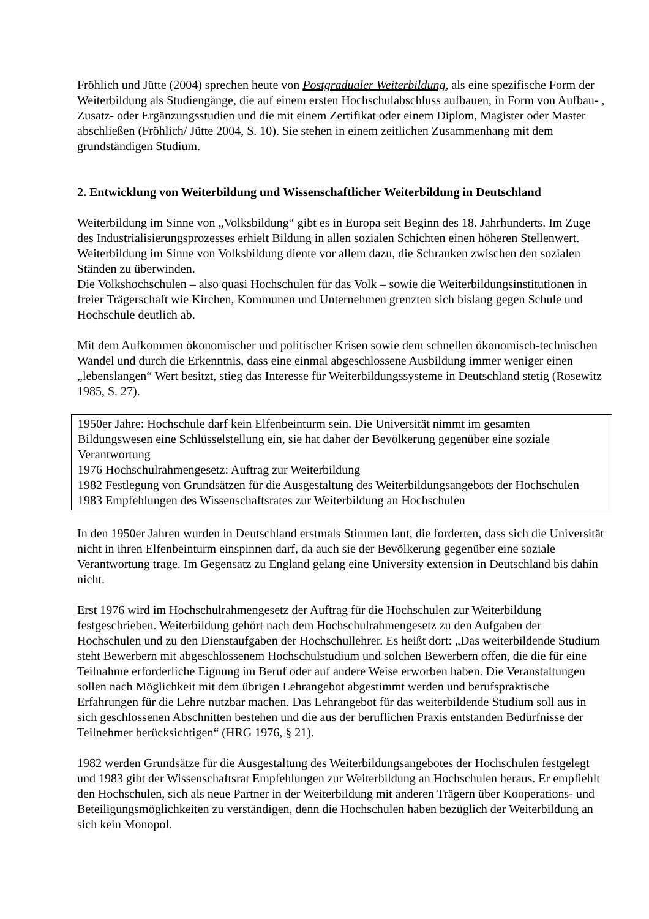Fröhlich und Jütte (2004) sprechen heute von Postgradualer Weiterbildung, als eine spezifische Form der Weiterbildung als Studiengänge, die auf einem ersten Hochschulabschluss aufbauen, in Form von Aufbau- , Zusatz- oder Ergänzungsstudien und die mit einem Zertifikat oder einem Diplom, Magister oder Master abschließen (Fröhlich/ Jütte 2004, S. 10). Sie stehen in einem zeitlichen Zusammenhang mit dem grundständigen Studium.
2. Entwicklung von Weiterbildung und Wissenschaftlicher Weiterbildung in Deutschland
Weiterbildung im Sinne von „Volksbildung“ gibt es in Europa seit Beginn des 18. Jahrhunderts. Im Zuge des Industrialisierungsprozesses erhielt Bildung in allen sozialen Schichten einen höheren Stellenwert. Weiterbildung im Sinne von Volksbildung diente vor allem dazu, die Schranken zwischen den sozialen Ständen zu überwinden.
Die Volkshochschulen – also quasi Hochschulen für das Volk – sowie die Weiterbildungsinstitutionen in freier Trägerschaft wie Kirchen, Kommunen und Unternehmen grenzten sich bislang gegen Schule und Hochschule deutlich ab.
Mit dem Aufkommen ökonomischer und politischer Krisen sowie dem schnellen ökonomisch-technischen Wandel und durch die Erkenntnis, dass eine einmal abgeschlossene Ausbildung immer weniger einen „lebenslangen“ Wert besitzt, stieg das Interesse für Weiterbildungssysteme in Deutschland stetig (Rosewitz 1985, S. 27).
1950er Jahre: Hochschule darf kein Elfenbeinturm sein. Die Universität nimmt im gesamten Bildungswesen eine Schlüsselstellung ein, sie hat daher der Bevölkerung gegenüber eine soziale Verantwortung
1976 Hochschulrahmengesetz: Auftrag zur Weiterbildung
1982 Festlegung von Grundsätzen für die Ausgestaltung des Weiterbildungsangebots der Hochschulen
1983 Empfehlungen des Wissenschaftsrates zur Weiterbildung an Hochschulen
In den 1950er Jahren wurden in Deutschland erstmals Stimmen laut, die forderten, dass sich die Universität nicht in ihren Elfenbeinturm einspinnen darf, da auch sie der Bevölkerung gegenüber eine soziale Verantwortung trage. Im Gegensatz zu England gelang eine University extension in Deutschland bis dahin nicht.
Erst 1976 wird im Hochschulrahmengesetz der Auftrag für die Hochschulen zur Weiterbildung festgeschrieben. Weiterbildung gehört nach dem Hochschulrahmengesetz zu den Aufgaben der Hochschulen und zu den Dienstaufgaben der Hochschullehrer. Es heißt dort: „Das weiterbildende Studium steht Bewerbern mit abgeschlossenem Hochschulstudium und solchen Bewerbern offen, die die für eine Teilnahme erforderliche Eignung im Beruf oder auf andere Weise erworben haben. Die Veranstaltungen sollen nach Möglichkeit mit dem übrigen Lehrangebot abgestimmt werden und berufspraktische Erfahrungen für die Lehre nutzbar machen. Das Lehrangebot für das weiterbildende Studium soll aus in sich geschlossenen Abschnitten bestehen und die aus der beruflichen Praxis entstanden Bedürfnisse der Teilnehmer berücksichtigen“ (HRG 1976, § 21).
1982 werden Grundsätze für die Ausgestaltung des Weiterbildungsangebotes der Hochschulen festgelegt und 1983 gibt der Wissenschaftsrat Empfehlungen zur Weiterbildung an Hochschulen heraus. Er empfiehlt den Hochschulen, sich als neue Partner in der Weiterbildung mit anderen Trägern über Kooperations- und Beteiligungsmöglichkeiten zu verständigen, denn die Hochschulen haben bezüglich der Weiterbildung an sich kein Monopol.